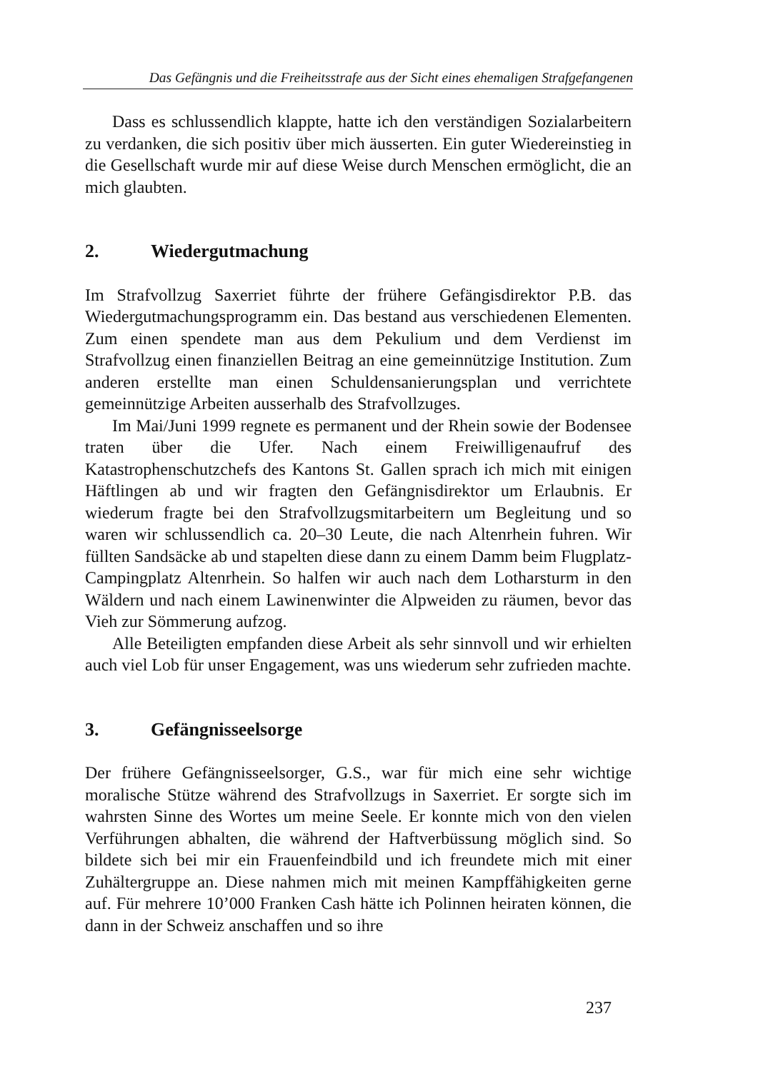Das Gefängnis und die Freiheitsstrafe aus der Sicht eines ehemaligen Strafgefangenen
Dass es schlussendlich klappte, hatte ich den verständigen Sozialarbeitern zu verdanken, die sich positiv über mich äusserten. Ein guter Wiedereinstieg in die Gesellschaft wurde mir auf diese Weise durch Menschen ermöglicht, die an mich glaubten.
2. Wiedergutmachung
Im Strafvollzug Saxerriet führte der frühere Gefängisdirektor P.B. das Wiedergutmachungsprogramm ein. Das bestand aus verschiedenen Elementen. Zum einen spendete man aus dem Pekulium und dem Verdienst im Strafvollzug einen finanziellen Beitrag an eine gemeinnützige Institution. Zum anderen erstellte man einen Schuldensanierungsplan und verrichtete gemeinnützige Arbeiten ausserhalb des Strafvollzuges.
Im Mai/Juni 1999 regnete es permanent und der Rhein sowie der Bodensee traten über die Ufer. Nach einem Freiwilligenaufruf des Katastrophenschutzchefs des Kantons St. Gallen sprach ich mich mit einigen Häftlingen ab und wir fragten den Gefängnisdirektor um Erlaubnis. Er wiederum fragte bei den Strafvollzugsmitarbeitern um Begleitung und so waren wir schlussendlich ca. 20–30 Leute, die nach Altenrhein fuhren. Wir füllten Sandsäcke ab und stapelten diese dann zu einem Damm beim Flugplatz-Campingplatz Altenrhein. So halfen wir auch nach dem Lotharsturm in den Wäldern und nach einem Lawinenwinter die Alpweiden zu räumen, bevor das Vieh zur Sömmerung aufzog.
Alle Beteiligten empfanden diese Arbeit als sehr sinnvoll und wir erhielten auch viel Lob für unser Engagement, was uns wiederum sehr zufrieden machte.
3. Gefängnisseelsorge
Der frühere Gefängnisseelsorger, G.S., war für mich eine sehr wichtige moralische Stütze während des Strafvollzugs in Saxerriet. Er sorgte sich im wahrsten Sinne des Wortes um meine Seele. Er konnte mich von den vielen Verführungen abhalten, die während der Haftverbüssung möglich sind. So bildete sich bei mir ein Frauenfeindbild und ich freundete mich mit einer Zuhältergruppe an. Diese nahmen mich mit meinen Kampffähigkeiten gerne auf. Für mehrere 10’000 Franken Cash hätte ich Polinnen heiraten können, die dann in der Schweiz anschaffen und so ihre
237